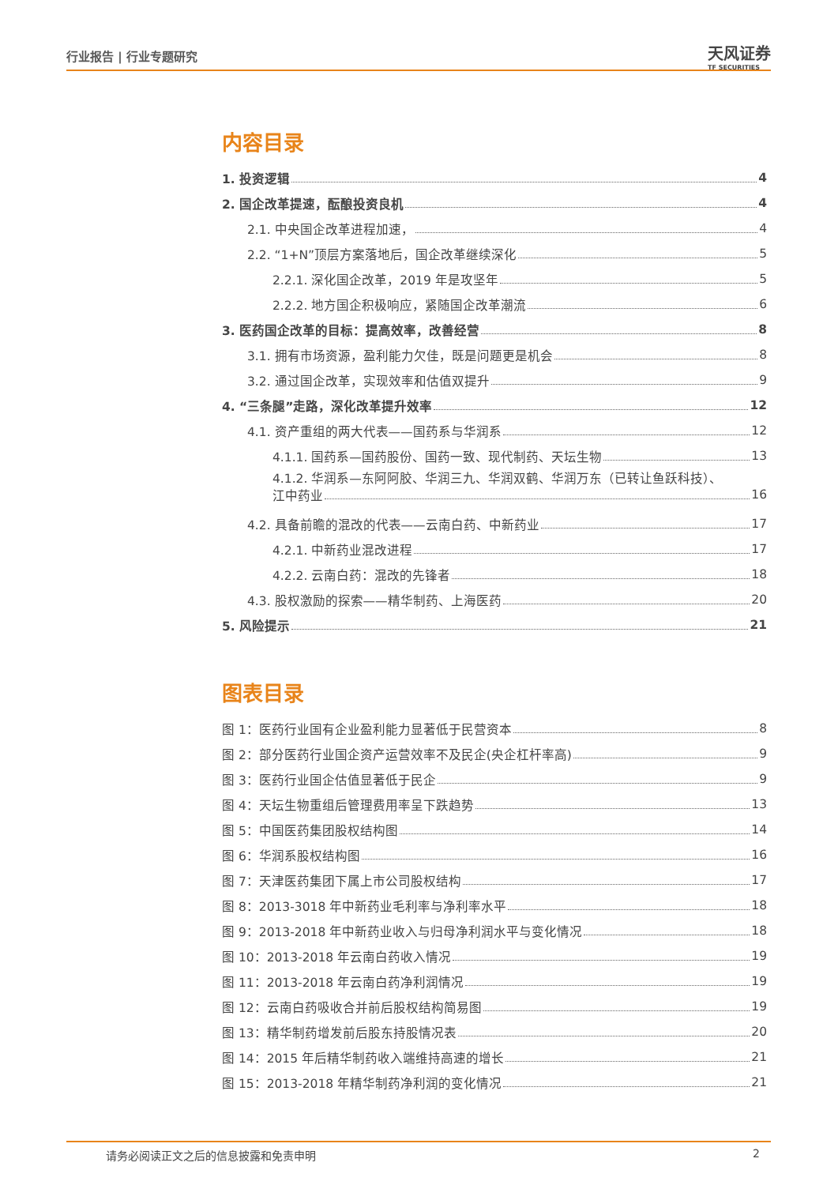行业报告 | 行业专题研究
天风证券
TF SECURITIES
内容目录
1. 投资逻辑 4
2. 国企改革提速，酝酿投资良机 4
2.1. 中央国企改革进程加速， 4
2.2. “1+N”顶层方案落地后，国企改革继续深化 5
2.2.1. 深化国企改革，2019 年是攻坚年 5
2.2.2. 地方国企积极响应，紧随国企改革潮流 6
3. 医药国企改革的目标：提高效率，改善经营 8
3.1. 拥有市场资源，盈利能力欠佳，既是问题更是机会 8
3.2. 通过国企改革，实现效率和估值双提升 9
4. “三条腿”走路，深化改革提升效率 12
4.1. 资产重组的两大代表——国药系与华润系 12
4.1.1. 国药系—国药股份、国药一致、现代制药、天坛生物 13
4.1.2. 华润系—东阿阿胶、华润三九、华润双鹤、华润万东（已转让鱼跃科技）、
江中药业 16
4.2. 具备前瞻的混改的代表——云南白药、中新药业 17
4.2.1. 中新药业混改进程 17
4.2.2. 云南白药：混改的先锋者 18
4.3. 股权激励的探索——精华制药、上海医药 20
5. 风险提示 21
图表目录
图 1：医药行业国有企业盈利能力显著低于民营资本 8
图 2：部分医药行业国企资产运营效率不及民企(央企杠杆率高) 9
图 3：医药行业国企估值显著低于民企 9
图 4：天坛生物重组后管理费用率呈下跌趋势 13
图 5：中国医药集团股权结构图 14
图 6：华润系股权结构图 16
图 7：天津医药集团下属上市公司股权结构 17
图 8：2013-3018 年中新药业毛利率与净利率水平 18
图 9：2013-2018 年中新药业收入与归母净利润水平与变化情况 18
图 10：2013-2018 年云南白药收入情况 19
图 11：2013-2018 年云南白药净利润情况 19
图 12：云南白药吸收合并前后股权结构简易图 19
图 13：精华制药增发前后股东持股情况表 20
图 14：2015 年后精华制药收入端维持高速的增长 21
图 15：2013-2018 年精华制药净利润的变化情况 21
请务必阅读正文之后的信息披露和免责申明 2